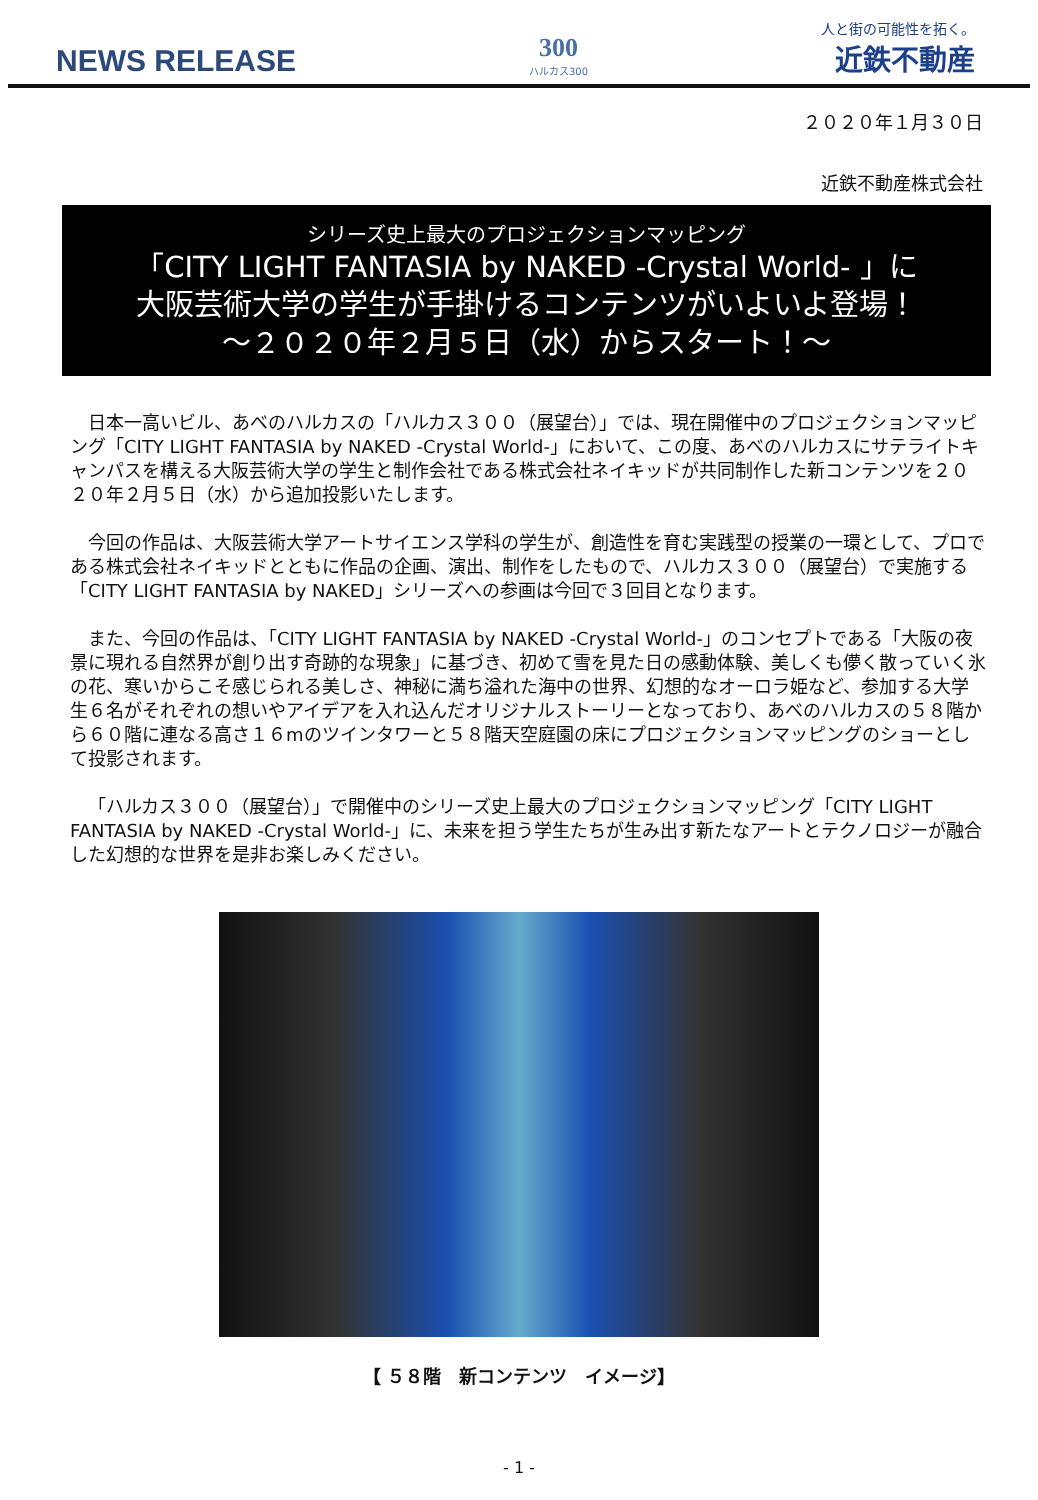NEWS RELEASE
300
ハルカス300
人と街の可能性を拓く。
近鉄不動産
２０２０年１月３０日
近鉄不動産株式会社
シリーズ史上最大のプロジェクションマッピング
「CITY LIGHT FANTASIA by NAKED -Crystal World- 」に
大阪芸術大学の学生が手掛けるコンテンツがいよいよ登場！
～２０２０年２月５日（水）からスタート！～
日本一高いビル、あべのハルカスの「ハルカス３００（展望台）」では、現在開催中のプロジェクションマッピング「CITY LIGHT FANTASIA by NAKED -Crystal World-」において、この度、あべのハルカスにサテライトキャンパスを構える大阪芸術大学の学生と制作会社である株式会社ネイキッドが共同制作した新コンテンツを２０２０年２月５日（水）から追加投影いたします。
今回の作品は、大阪芸術大学アートサイエンス学科の学生が、創造性を育む実践型の授業の一環として、プロである株式会社ネイキッドとともに作品の企画、演出、制作をしたもので、ハルカス３００（展望台）で実施する「CITY LIGHT FANTASIA by NAKED」シリーズへの参画は今回で３回目となります。
また、今回の作品は、「CITY LIGHT FANTASIA by NAKED -Crystal World-」のコンセプトである「大阪の夜景に現れる自然界が創り出す奇跡的な現象」に基づき、初めて雪を見た日の感動体験、美しくも儚く散っていく氷の花、寒いからこそ感じられる美しさ、神秘に満ち溢れた海中の世界、幻想的なオーロラ姫など、参加する大学生６名がそれぞれの想いやアイデアを入れ込んだオリジナルストーリーとなっており、あべのハルカスの５８階から６０階に連なる高さ１６mのツインタワーと５８階天空庭園の床にプロジェクションマッピングのショーとして投影されます。
「ハルカス３００（展望台）」で開催中のシリーズ史上最大のプロジェクションマッピング「CITY LIGHT FANTASIA by NAKED -Crystal World-」に、未来を担う学生たちが生み出す新たなアートとテクノロジーが融合した幻想的な世界を是非お楽しみください。
【 ５８階　新コンテンツ　イメージ】
- 1 -